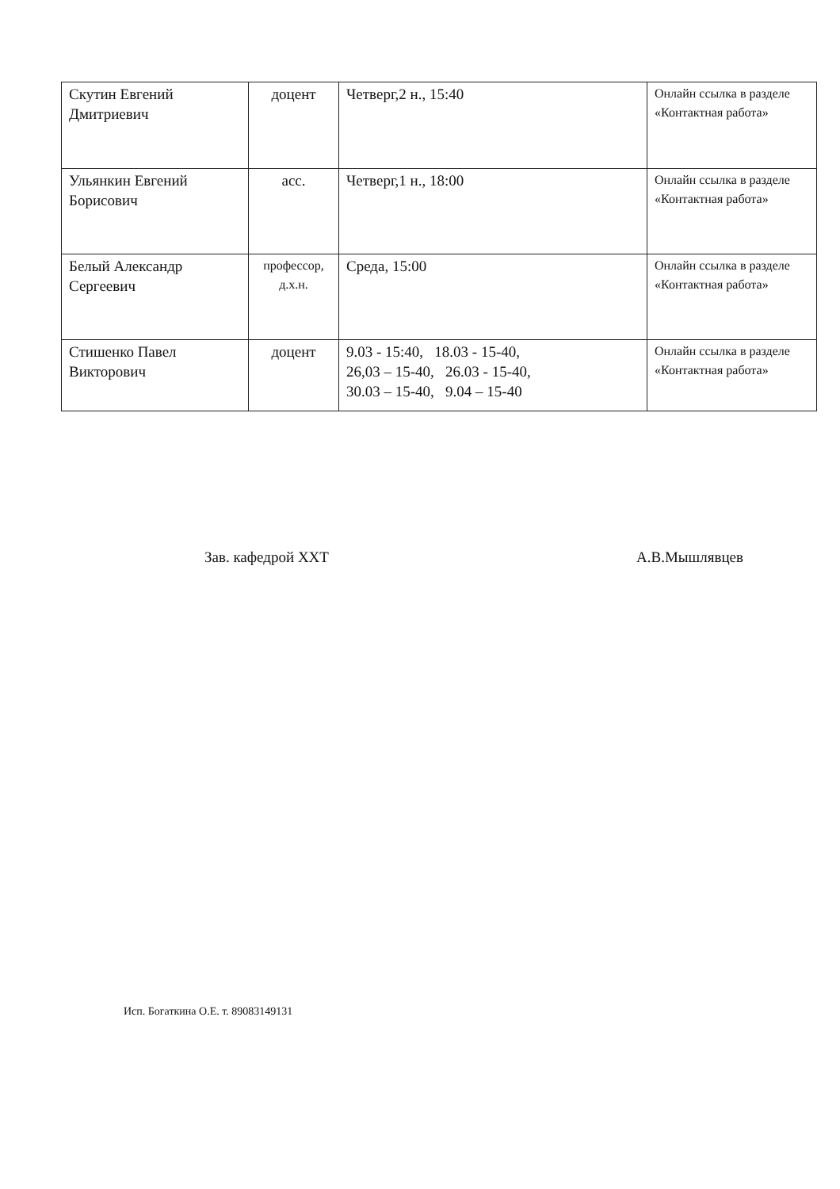| Скутин Евгений Дмитриевич | доцент | Четверг,2 н., 15:40 | Онлайн ссылка в разделе «Контактная работа» |
| Ульянкин Евгений Борисович | асс. | Четверг,1 н., 18:00 | Онлайн ссылка в разделе «Контактная работа» |
| Белый Александр Сергеевич | профессор, д.х.н. | Среда, 15:00 | Онлайн ссылка в разделе «Контактная работа» |
| Стишенко Павел Викторович | доцент | 9.03 - 15:40, 18.03 - 15-40, 26,03 – 15-40, 26.03 - 15-40, 30.03 – 15-40, 9.04 – 15-40 | Онлайн ссылка в разделе «Контактная работа» |
Зав. кафедрой ХХТ А.В.Мышлявцев
Исп. Богаткина О.Е. т. 89083149131